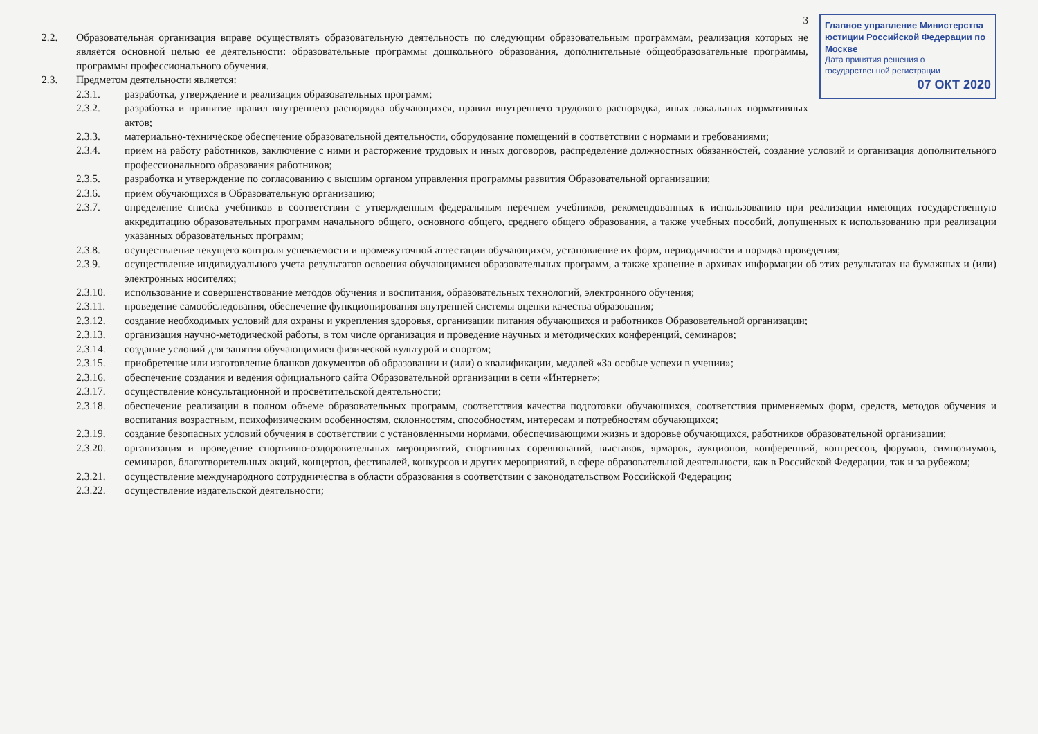Главное управление Министерства юстиции Российской Федерации по Москве
Дата принятия решения о государственной регистрации
07 ОКТ 2020
3
2.2. Образовательная организация вправе осуществлять образовательную деятельность по следующим образовательным программам, реализация которых не является основной целью ее деятельности: образовательные программы дошкольного образования, дополнительные общеобразовательные программы, программы профессионального обучения.
2.3. Предметом деятельности является:
2.3.1. разработка, утверждение и реализация образовательных программ;
2.3.2. разработка и принятие правил внутреннего распорядка обучающихся, правил внутреннего трудового распорядка, иных локальных нормативных актов;
2.3.3. материально-техническое обеспечение образовательной деятельности, оборудование помещений в соответствии с нормами и требованиями;
2.3.4. прием на работу работников, заключение с ними и расторжение трудовых и иных договоров, распределение должностных обязанностей, создание условий и организация дополнительного профессионального образования работников;
2.3.5. разработка и утверждение по согласованию с высшим органом управления программы развития Образовательной организации;
2.3.6. прием обучающихся в Образовательную организацию;
2.3.7. определение списка учебников в соответствии с утвержденным федеральным перечнем учебников, рекомендованных к использованию при реализации имеющих государственную аккредитацию образовательных программ начального общего, основного общего, среднего общего образования, а также учебных пособий, допущенных к использованию при реализации указанных образовательных программ;
2.3.8. осуществление текущего контроля успеваемости и промежуточной аттестации обучающихся, установление их форм, периодичности и порядка проведения;
2.3.9. осуществление индивидуального учета результатов освоения обучающимися образовательных программ, а также хранение в архивах информации об этих результатах на бумажных и (или) электронных носителях;
2.3.10. использование и совершенствование методов обучения и воспитания, образовательных технологий, электронного обучения;
2.3.11. проведение самообследования, обеспечение функционирования внутренней системы оценки качества образования;
2.3.12. создание необходимых условий для охраны и укрепления здоровья, организации питания обучающихся и работников Образовательной организации;
2.3.13. организация научно-методической работы, в том числе организация и проведение научных и методических конференций, семинаров;
2.3.14. создание условий для занятия обучающимися физической культурой и спортом;
2.3.15. приобретение или изготовление бланков документов об образовании и (или) о квалификации, медалей «За особые успехи в учении»;
2.3.16. обеспечение создания и ведения официального сайта Образовательной организации в сети «Интернет»;
2.3.17. осуществление консультационной и просветительской деятельности;
2.3.18. обеспечение реализации в полном объеме образовательных программ, соответствия качества подготовки обучающихся, соответствия применяемых форм, средств, методов обучения и воспитания возрастным, психофизическим особенностям, склонностям, способностям, интересам и потребностям обучающихся;
2.3.19. создание безопасных условий обучения в соответствии с установленными нормами, обеспечивающими жизнь и здоровье обучающихся, работников образовательной организации;
2.3.20. организация и проведение спортивно-оздоровительных мероприятий, спортивных соревнований, выставок, ярмарок, аукционов, конференций, конгрессов, форумов, симпозиумов, семинаров, благотворительных акций, концертов, фестивалей, конкурсов и других мероприятий, в сфере образовательной деятельности, как в Российской Федерации, так и за рубежом;
2.3.21. осуществление международного сотрудничества в области образования в соответствии с законодательством Российской Федерации;
2.3.22. осуществление издательской деятельности;